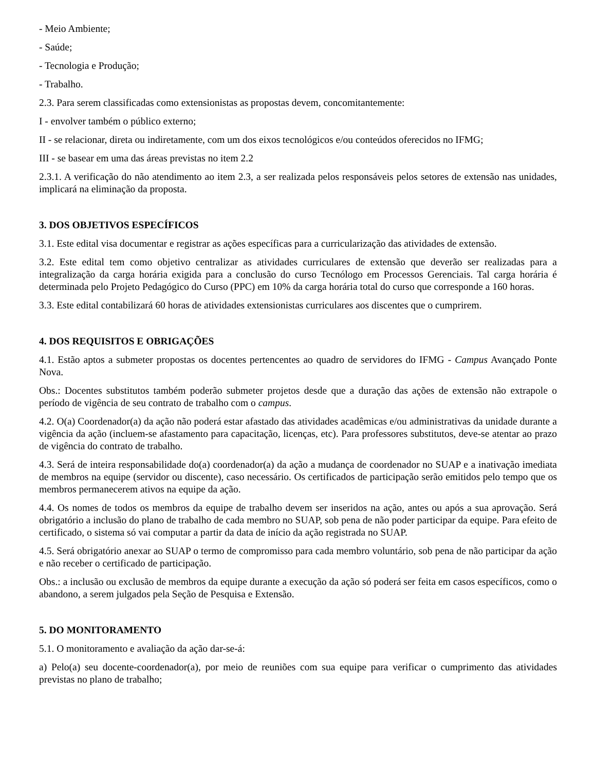- Meio Ambiente;
- Saúde;
- Tecnologia e Produção;
- Trabalho.
2.3. Para serem classificadas como extensionistas as propostas devem, concomitantemente:
I - envolver também o público externo;
II - se relacionar, direta ou indiretamente, com um dos eixos tecnológicos e/ou conteúdos oferecidos no IFMG;
III - se basear em uma das áreas previstas no item 2.2
2.3.1. A verificação do não atendimento ao item 2.3, a ser realizada pelos responsáveis pelos setores de extensão nas unidades, implicará na eliminação da proposta.
3. DOS OBJETIVOS ESPECÍFICOS
3.1. Este edital visa documentar e registrar as ações específicas para a curricularização das atividades de extensão.
3.2. Este edital tem como objetivo centralizar as atividades curriculares de extensão que deverão ser realizadas para a integralização da carga horária exigida para a conclusão do curso Tecnólogo em Processos Gerenciais. Tal carga horária é determinada pelo Projeto Pedagógico do Curso (PPC) em 10% da carga horária total do curso que corresponde a 160 horas.
3.3. Este edital contabilizará 60 horas de atividades extensionistas curriculares aos discentes que o cumprirem.
4. DOS REQUISITOS E OBRIGAÇÕES
4.1. Estão aptos a submeter propostas os docentes pertencentes ao quadro de servidores do IFMG - Campus Avançado Ponte Nova.
Obs.: Docentes substitutos também poderão submeter projetos desde que a duração das ações de extensão não extrapole o período de vigência de seu contrato de trabalho com o campus.
4.2. O(a) Coordenador(a) da ação não poderá estar afastado das atividades acadêmicas e/ou administrativas da unidade durante a vigência da ação (incluem-se afastamento para capacitação, licenças, etc). Para professores substitutos, deve-se atentar ao prazo de vigência do contrato de trabalho.
4.3. Será de inteira responsabilidade do(a) coordenador(a) da ação a mudança de coordenador no SUAP e a inativação imediata de membros na equipe (servidor ou discente), caso necessário. Os certificados de participação serão emitidos pelo tempo que os membros permanecerem ativos na equipe da ação.
4.4. Os nomes de todos os membros da equipe de trabalho devem ser inseridos na ação, antes ou após a sua aprovação. Será obrigatório a inclusão do plano de trabalho de cada membro no SUAP, sob pena de não poder participar da equipe. Para efeito de certificado, o sistema só vai computar a partir da data de início da ação registrada no SUAP.
4.5. Será obrigatório anexar ao SUAP o termo de compromisso para cada membro voluntário, sob pena de não participar da ação e não receber o certificado de participação.
Obs.: a inclusão ou exclusão de membros da equipe durante a execução da ação só poderá ser feita em casos específicos, como o abandono, a serem julgados pela Seção de Pesquisa e Extensão.
5. DO MONITORAMENTO
5.1. O monitoramento e avaliação da ação dar-se-á:
a) Pelo(a) seu docente-coordenador(a), por meio de reuniões com sua equipe para verificar o cumprimento das atividades previstas no plano de trabalho;